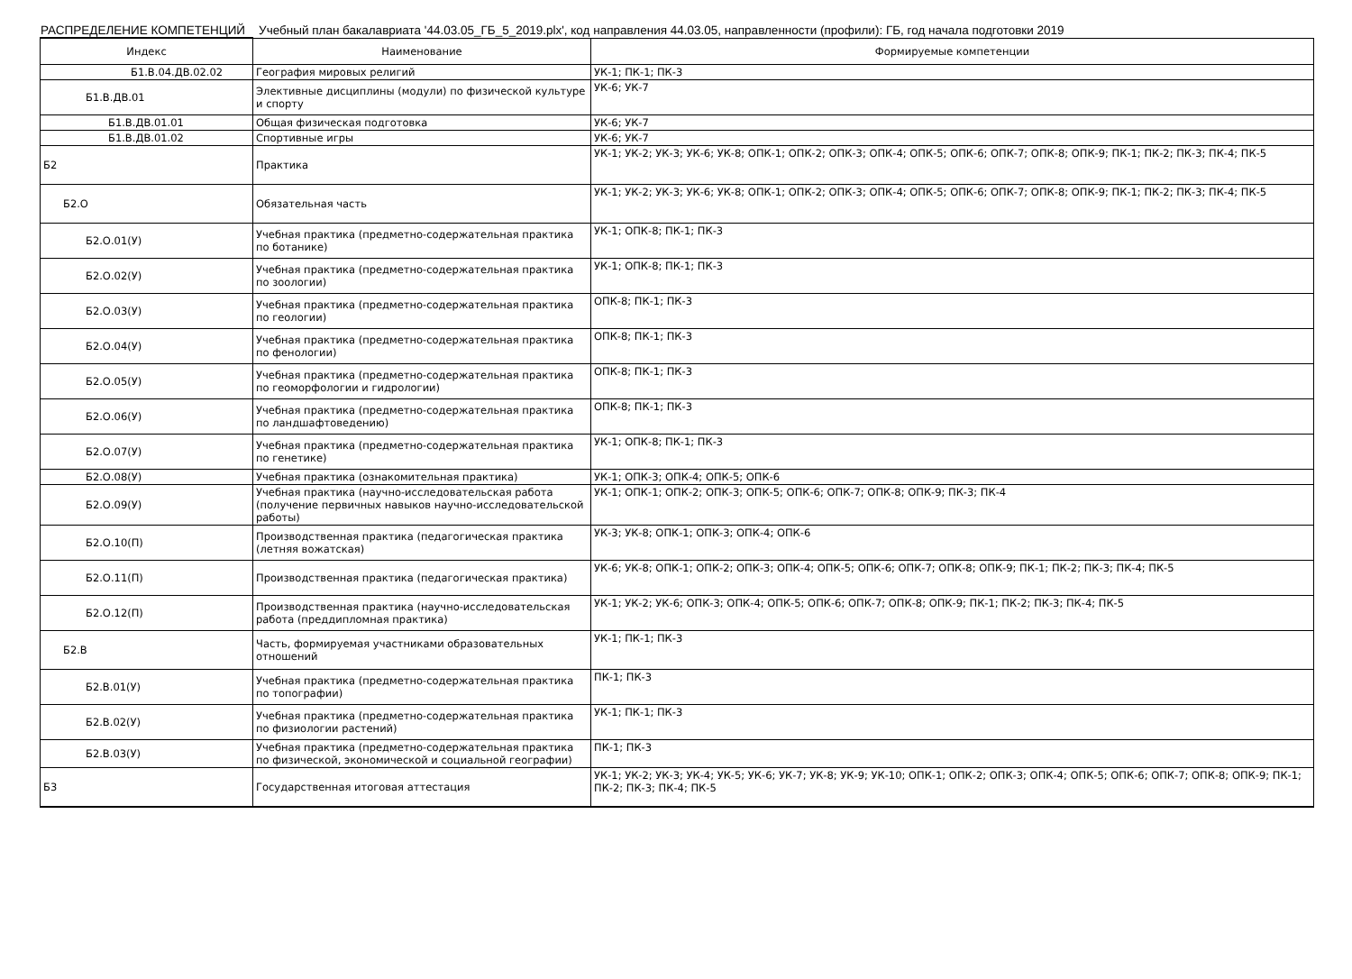РАСПРЕДЕЛЕНИЕ КОМПЕТЕНЦИЙ Учебный план бакалавриата '44.03.05_ГБ_5_2019.plx', код направления 44.03.05, направленности (профили): ГБ, год начала подготовки 2019
| Индекс | Наименование | Формируемые компетенции |
| --- | --- | --- |
| Б1.В.04.ДВ.02.02 | География мировых религий | УК-1; ПК-1; ПК-3 |
| Б1.В.ДВ.01 | Элективные дисциплины (модули) по физической культуре и спорту | УК-6; УК-7 |
| Б1.В.ДВ.01.01 | Общая физическая подготовка | УК-6; УК-7 |
| Б1.В.ДВ.01.02 | Спортивные игры | УК-6; УК-7 |
| Б2 | Практика | УК-1; УК-2; УК-3; УК-6; УК-8; ОПК-1; ОПК-2; ОПК-3; ОПК-4; ОПК-5; ОПК-6; ОПК-7; ОПК-8; ОПК-9; ПК-1; ПК-2; ПК-3; ПК-4; ПК-5 |
| Б2.О | Обязательная часть | УК-1; УК-2; УК-3; УК-6; УК-8; ОПК-1; ОПК-2; ОПК-3; ОПК-4; ОПК-5; ОПК-6; ОПК-7; ОПК-8; ОПК-9; ПК-1; ПК-2; ПК-3; ПК-4; ПК-5 |
| Б2.О.01(У) | Учебная практика (предметно-содержательная практика по ботанике) | УК-1; ОПК-8; ПК-1; ПК-3 |
| Б2.О.02(У) | Учебная практика (предметно-содержательная практика по зоологии) | УК-1; ОПК-8; ПК-1; ПК-3 |
| Б2.О.03(У) | Учебная практика (предметно-содержательная практика по геологии) | ОПК-8; ПК-1; ПК-3 |
| Б2.О.04(У) | Учебная практика (предметно-содержательная практика по фенологии) | ОПК-8; ПК-1; ПК-3 |
| Б2.О.05(У) | Учебная практика (предметно-содержательная практика по геоморфологии и гидрологии) | ОПК-8; ПК-1; ПК-3 |
| Б2.О.06(У) | Учебная практика (предметно-содержательная практика по ландшафтоведению) | ОПК-8; ПК-1; ПК-3 |
| Б2.О.07(У) | Учебная практика (предметно-содержательная практика по генетике) | УК-1; ОПК-8; ПК-1; ПК-3 |
| Б2.О.08(У) | Учебная практика (ознакомительная практика) | УК-1; ОПК-3; ОПК-4; ОПК-5; ОПК-6 |
| Б2.О.09(У) | Учебная практика (научно-исследовательская работа (получение первичных навыков научно-исследовательской работы) | УК-1; ОПК-1; ОПК-2; ОПК-3; ОПК-5; ОПК-6; ОПК-7; ОПК-8; ОПК-9; ПК-3; ПК-4 |
| Б2.О.10(П) | Производственная практика (педагогическая практика (летняя вожатская) | УК-3; УК-8; ОПК-1; ОПК-3; ОПК-4; ОПК-6 |
| Б2.О.11(П) | Производственная практика (педагогическая практика) | УК-6; УК-8; ОПК-1; ОПК-2; ОПК-3; ОПК-4; ОПК-5; ОПК-6; ОПК-7; ОПК-8; ОПК-9; ПК-1; ПК-2; ПК-3; ПК-4; ПК-5 |
| Б2.О.12(П) | Производственная практика (научно-исследовательская работа (преддипломная практика) | УК-1; УК-2; УК-6; ОПК-3; ОПК-4; ОПК-5; ОПК-6; ОПК-7; ОПК-8; ОПК-9; ПК-1; ПК-2; ПК-3; ПК-4; ПК-5 |
| Б2.В | Часть, формируемая участниками образовательных отношений | УК-1; ПК-1; ПК-3 |
| Б2.В.01(У) | Учебная практика (предметно-содержательная практика по топографии) | ПК-1; ПК-3 |
| Б2.В.02(У) | Учебная практика (предметно-содержательная практика по физиологии растений) | УК-1; ПК-1; ПК-3 |
| Б2.В.03(У) | Учебная практика (предметно-содержательная практика по физической, экономической и социальной географии) | ПК-1; ПК-3 |
| Б3 | Государственная итоговая аттестация | УК-1; УК-2; УК-3; УК-4; УК-5; УК-6; УК-7; УК-8; УК-9; УК-10; ОПК-1; ОПК-2; ОПК-3; ОПК-4; ОПК-5; ОПК-6; ОПК-7; ОПК-8; ОПК-9; ПК-1; ПК-2; ПК-3; ПК-4; ПК-5 |